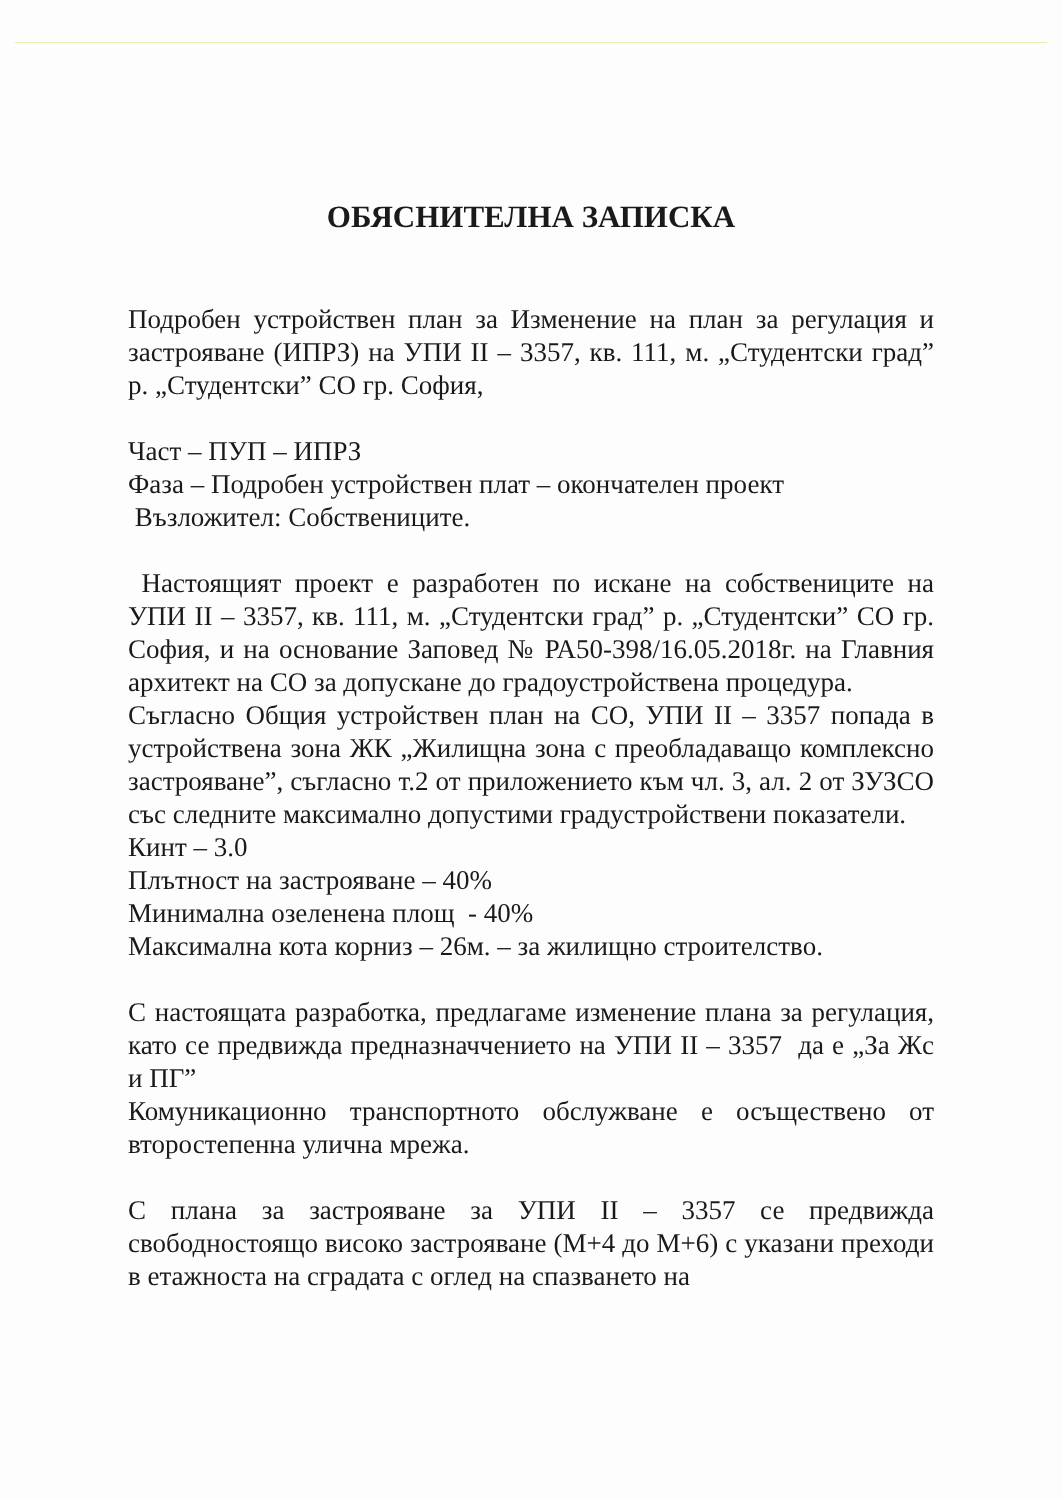ОБЯСНИТЕЛНА ЗАПИСКА
Подробен устройствен план за Изменение на план за регулация и застрояване (ИПРЗ) на УПИ II – 3357, кв. 111, м. „Студентски град” р. „Студентски” СО гр. София,
Част – ПУП – ИПРЗ
Фаза – Подробен устройствен плат – окончателен проект
Възложител: Собствениците.
Настоящият проект е разработен по искане на собствениците на УПИ II – 3357, кв. 111, м. „Студентски град” р. „Студентски” СО гр. София, и на основание Заповед № РА50-398/16.05.2018г. на Главния архитект на СО за допускане до градоустройствена процедура.
Съгласно Общия устройствен план на СО, УПИ II – 3357 попада в устройствена зона ЖК „Жилищна зона с преобладаващо комплексно застрояване”, съгласно т.2 от приложението към чл. 3, ал. 2 от ЗУЗСО със следните максимално допустими градустройствени показатели.
Кинт – 3.0
Плътност на застрояване – 40%
Минимална озеленена площ - 40%
Максимална кота корниз – 26м. – за жилищно строителство.
С настоящата разработка, предлагаме изменение плана за регулация, като се предвижда предназначчението на УПИ II – 3357 да е „За Жс и ПГ”
Комуникационно транспортното обслужване е осъществено от второстепенна улична мрежа.
С плана за застрояване за УПИ II – 3357 се предвижда свободностоящо високо застрояване (М+4 до М+6) с указани преходи в етажноста на сградата с оглед на спазването на